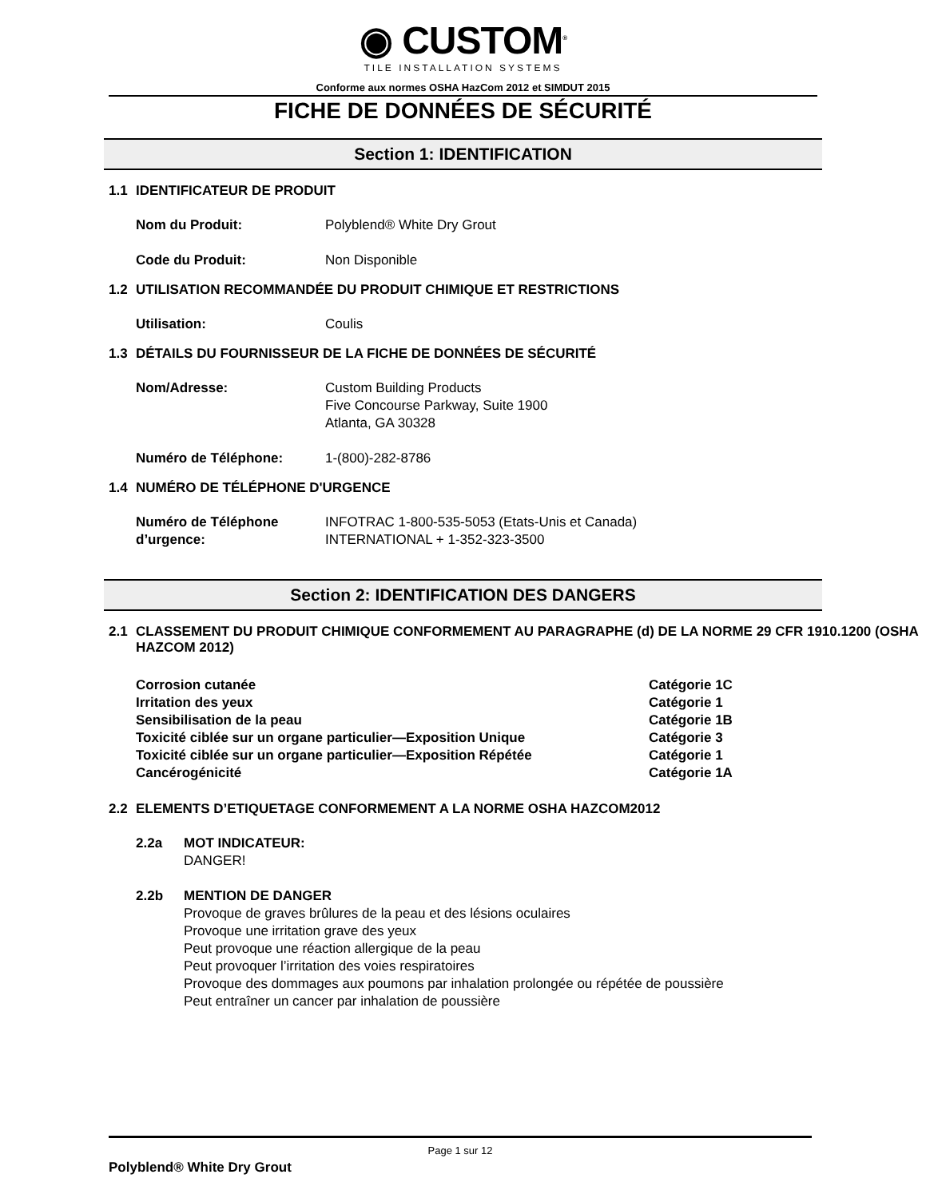◉ CUSTOM<sup>®</sup>
TILE INSTALLATION SYSTEMS
Conforme aux normes OSHA HazCom 2012 et SIMDUT 2015
FICHE DE DONNÉES DE SÉCURITÉ
Section 1: IDENTIFICATION
1.1 IDENTIFICATEUR DE PRODUIT
Nom du Produit: Polyblend® White Dry Grout
Code du Produit: Non Disponible
1.2 UTILISATION RECOMMANDÉE DU PRODUIT CHIMIQUE ET RESTRICTIONS
Utilisation: Coulis
1.3 DÉTAILS DU FOURNISSEUR DE LA FICHE DE DONNÉES DE SÉCURITÉ
Nom/Adresse: Custom Building Products
Five Concourse Parkway, Suite 1900
Atlanta, GA 30328
Numéro de Téléphone: 1-(800)-282-8786
1.4 NUMÉRO DE TÉLÉPHONE D'URGENCE
Numéro de Téléphone d’urgence:
INFOTRAC 1-800-535-5053 (Etats-Unis et Canada)
INTERNATIONAL + 1-352-323-3500
Section 2: IDENTIFICATION DES DANGERS
2.1 CLASSEMENT DU PRODUIT CHIMIQUE CONFORMEMENT AU PARAGRAPHE (d) DE LA NORME 29 CFR 1910.1200 (OSHA HAZCOM 2012)
Corrosion cutanée Catégorie 1C
Irritation des yeux Catégorie 1
Sensibilisation de la peau Catégorie 1B
Toxicité ciblée sur un organe particulier—Exposition Unique Catégorie 3
Toxicité ciblée sur un organe particulier—Exposition Répétée Catégorie 1
Cancérogénicité Catégorie 1A
2.2 ELEMENTS D’ETIQUETAGE CONFORMEMENT A LA NORME OSHA HAZCOM2012
2.2a MOT INDICATEUR:
DANGER!
2.2b MENTION DE DANGER
Provoque de graves brûlures de la peau et des lésions oculaires
Provoque une irritation grave des yeux
Peut provoque une réaction allergique de la peau
Peut provoquer l’irritation des voies respiratoires
Provoque des dommages aux poumons par inhalation prolongée ou répétée de poussière
Peut entraîner un cancer par inhalation de poussière
Page 1 sur 12
Polyblend® White Dry Grout